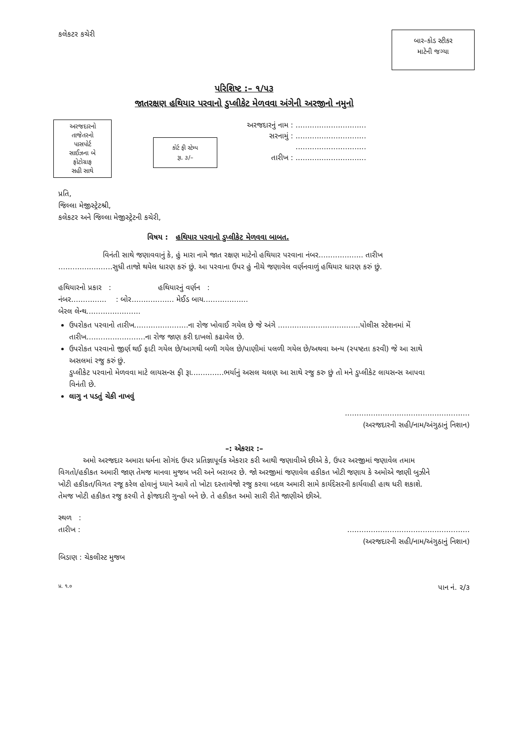કલેકટર કચેરી
બાર–કોડ સ્ટીકર
માટેની જગ્યા
પરિશિષ્ટ :– ૧/૫૩
જાતરક્ષણ હથિયાર પરવાનો ડુપ્લીકેટ મેળવવા અંગેની અરજીનો નમુનો
અરજદારનો
તાજેતરનો
પાસપોર્ટ
સાઈઝના બે
ફોટોગ્રાફ
સહી સાથે
કોર્ટ ફી સ્ટેમ્પ
રૂા. ૩/–
અરજદારનું નામ : ..............................
સરનામું : ..............................
..............................
તારીખ : ..............................
પ્રતિ,
જિલ્લા મેજીસ્ટ્રેટશ્રી,
કલેકટર અને જિલ્લા મેજીસ્ટ્રેટની કચેરી,
વિષય : હથિયાર પરવાનો ડુપ્લીકેટ મેળવવા બાબત.
વિનંતી સાથે જણાવવાનું કે, હું મારા નામે જાત રક્ષણ માટેનો હથિયાર પરવાના નંબર................... તારીખ .......................સુધી તાજો થયેલ ધારણ કરું છું. આ પરવાના ઉપર હું નીચે જણાવેલ વર્ણનવાળું હથિયાર ધારણ કરું છું.
હથિયારનો પ્રકાર : હથિયારનું વર્ણન :
નંબર............... : બોર.................. મેઈડ બાય...................
બેરલ લેન્થ.......................
ઉપરોકત પરવાનો તારીખ.......................ના રોજ ખોવાઈ ગયેલ છે જે અંગે ...................................પોલીસ સ્ટેશનમાં મેં તારીખ.........................ના રોજ જાણ કરી દાખલો કઢાવેલ છે.
ઉપરોકત પરવાનો જીર્ણ થઈ ફાટી ગયેલ છે/આગથી બળી ગયેલ છે/પાણીમાં પલળી ગયેલ છે/અથવા અન્ય (સ્પષ્ટતા કરવી) જે આ સાથે અસલમાં રજુ કરું છું.
ડુપ્લીકેટ પરવાનો મેળવવા માટે લાયસન્સ ફી રૂા..............ભર્યાનું અસલ ચલણ આ સાથે રજુ કરુ છું તો મને ડુપ્લીકેટ લાયસન્સ આપવા વિનંતી છે.
લાગુ ન પડતું ચેકી નાખવું
.....................................................
(અરજદારની સહી/નામ/અંગુઠાનું નિશાન)
–: એકરાર :–
અમો અરજદાર અમારા ધર્મના સોગંદ ઉપર પ્રતિજ્ઞાપૂર્વક એકરાર કરી આથી જણાવીએ છીએ કે, ઉપર અરજીમાં જણાવેલ તમામ વિગતો/હકીકત અમારી જાણ તેમજ માનવા મુજબ ખરી અને બરાબર છે. જો અરજીમાં જણાવેલ હકીકત ખોટી જણાય કે અમોએ જાણી બુઝીને ખોટી હકીકત/વિગત રજૂ કરેલ હોવાનું ધ્યાને આવે તો ખોટા દસ્તાવેજો રજુ કરવા બદલ અમારી સામે કાર્યદેસરની કાર્યવાહી હાથ ધરી શકાશે. તેમજ ખોટી હકીકત રજુ કરવી તે ફોજદારી ગુન્હો બને છે. તે હકીકત અમો સારી રીતે જાણીએ છીએ.
સ્થળ :
તારીખ :
....................................................
(અરજદારની સહી/નામ/અંગુઠાનું નિશાન)
બિડાણ : ચેકલીસ્ટ મુજબ
પ્ર. ૧.૦ પાન નં. ૨/૩